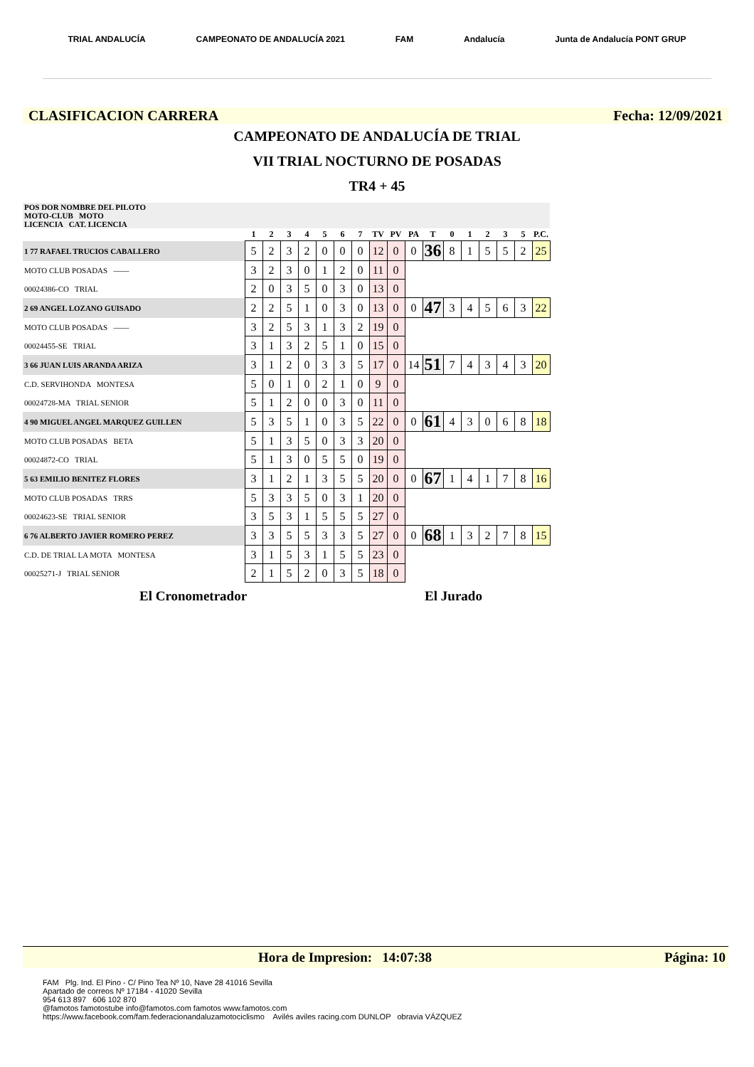TRIAL ANDALUCÍA CAMPEONATO DE ANDALUCÍA 2021 FAM Andalucía Junta de Andalucía PONT GRUP
CLASIFICACION CARRERA Fecha: 12/09/2021
CAMPEONATO DE ANDALUCÍA DE TRIAL
VII TRIAL NOCTURNO DE POSADAS
TR4 + 45
| POS DOR NOMBRE DEL PILOTO MOTO-CLUB MOTO LICENCIA CAT. LICENCIA | | | | | | | | | | | | | | | | | |
| | 1 | 2 | 3 | 4 | 5 | 6 | 7 | TV | PV | PA | T | 0 | 1 | 2 | 3 | 5 | P.C. |
| 1 77 RAFAEL TRUCIOS CABALLERO | 5 | 2 | 3 | 2 | 0 | 0 | 0 | 12 | 0 | 0 | 36 | 8 | 1 | 5 | 5 | 2 | 25 |
| MOTO CLUB POSADAS —— | 3 | 2 | 3 | 0 | 1 | 2 | 0 | 11 | 0 | | | | | | | | |
| 00024386-CO TRIAL | 2 | 0 | 3 | 5 | 0 | 3 | 0 | 13 | 0 | | | | | | | | |
| 2 69 ANGEL LOZANO GUISADO | 2 | 2 | 5 | 1 | 0 | 3 | 0 | 13 | 0 | 0 | 47 | 3 | 4 | 5 | 6 | 3 | 22 |
| MOTO CLUB POSADAS —— | 3 | 2 | 5 | 3 | 1 | 3 | 2 | 19 | 0 | | | | | | | | |
| 00024455-SE TRIAL | 3 | 1 | 3 | 2 | 5 | 1 | 0 | 15 | 0 | | | | | | | | |
| 3 66 JUAN LUIS ARANDA ARIZA | 3 | 1 | 2 | 0 | 3 | 3 | 5 | 17 | 0 | 14 | 51 | 7 | 4 | 3 | 4 | 3 | 20 |
| C.D. SERVIHONDA MONTESA | 5 | 0 | 1 | 0 | 2 | 1 | 0 | 9 | 0 | | | | | | | | |
| 00024728-MA TRIAL SENIOR | 5 | 1 | 2 | 0 | 0 | 3 | 0 | 11 | 0 | | | | | | | | |
| 4 90 MIGUEL ANGEL MARQUEZ GUILLEN | 5 | 3 | 5 | 1 | 0 | 3 | 5 | 22 | 0 | 0 | 61 | 4 | 3 | 0 | 6 | 8 | 18 |
| MOTO CLUB POSADAS BETA | 5 | 1 | 3 | 5 | 0 | 3 | 3 | 20 | 0 | | | | | | | | |
| 00024872-CO TRIAL | 5 | 1 | 3 | 0 | 5 | 5 | 0 | 19 | 0 | | | | | | | | |
| 5 63 EMILIO BENITEZ FLORES | 3 | 1 | 2 | 1 | 3 | 5 | 5 | 20 | 0 | 0 | 67 | 1 | 4 | 1 | 7 | 8 | 16 |
| MOTO CLUB POSADAS TRRS | 5 | 3 | 3 | 5 | 0 | 3 | 1 | 20 | 0 | | | | | | | | |
| 00024623-SE TRIAL SENIOR | 3 | 5 | 3 | 1 | 5 | 5 | 5 | 27 | 0 | | | | | | | | |
| 6 76 ALBERTO JAVIER ROMERO PEREZ | 3 | 3 | 5 | 5 | 3 | 3 | 5 | 27 | 0 | 0 | 68 | 1 | 3 | 2 | 7 | 8 | 15 |
| C.D. DE TRIAL LA MOTA MONTESA | 3 | 1 | 5 | 3 | 1 | 5 | 5 | 23 | 0 | | | | | | | | |
| 00025271-J TRIAL SENIOR | 2 | 1 | 5 | 2 | 0 | 3 | 5 | 18 | 0 | | | | | | | | |
El Cronometrador El Jurado
Hora de Impresion: 14:07:38 Página: 10
FAM Plg. Ind. El Pino - C/ Pino Tea Nº 10, Nave 28 41016 Sevilla
Apartado de correos Nº 17184 - 41020 Sevilla
954 613 897 606 102 870
@famotos famotostube info@famotos.com famotos www.famotos.com
https://www.facebook.com/fam.federacionandaluzamotociclismo Avilés aviles racing.com DUNLOP obravia VÁZQUEZ